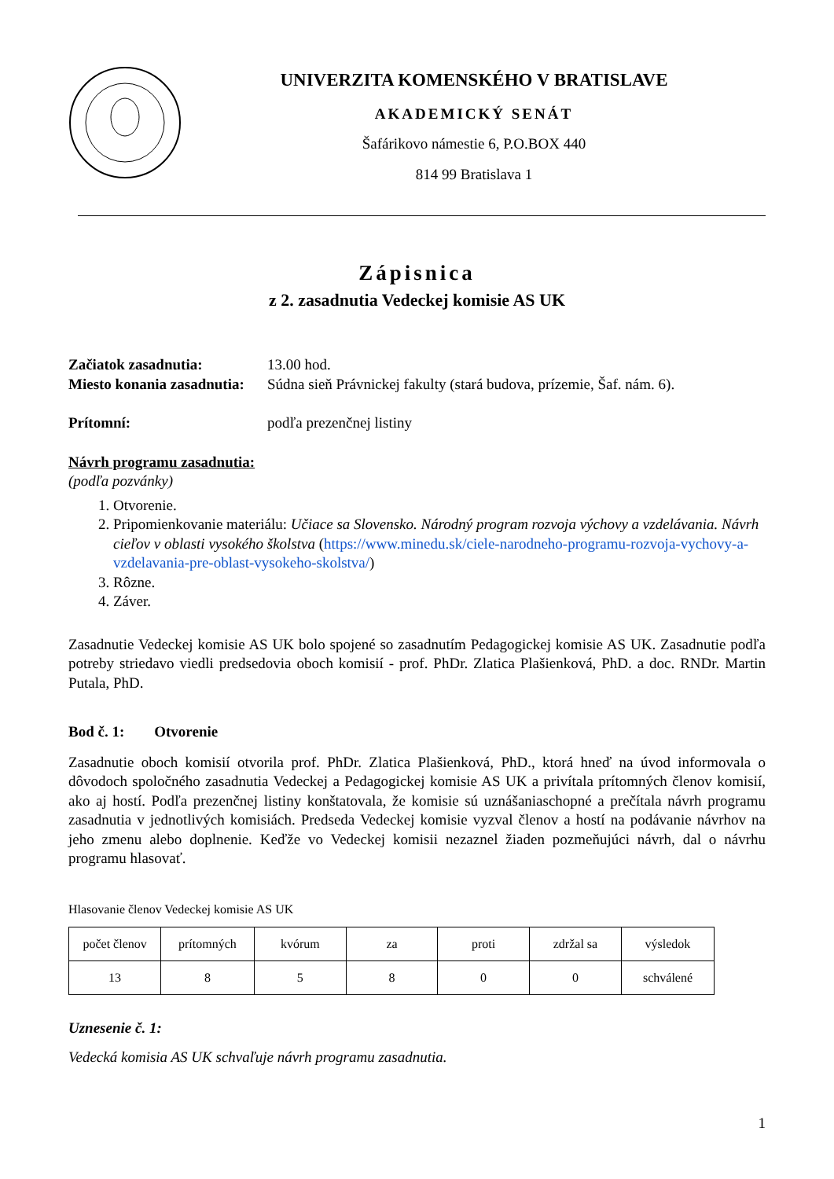UNIVERZITA KOMENSKÉHO V BRATISLAVE
AKADEMICKÝ SENÁT
Šafárikovo námestie 6, P.O.BOX 440
814 99 Bratislava 1
Zápisnica
z 2. zasadnutia Vedeckej komisie AS UK
Začiatok zasadnutia: 13.00 hod.
Miesto konania zasadnutia: Súdna sieň Právnickej fakulty (stará budova, prízemie, Šaf. nám. 6).
Prítomní: podľa prezenčnej listiny
Návrh programu zasadnutia:
(podľa pozvánky)
1. Otvorenie.
2. Pripomienkovanie materiálu: Učiace sa Slovensko. Národný program rozvoja výchovy a vzdelávania. Návrh cieľov v oblasti vysokého školstva (https://www.minedu.sk/ciele-narodneho-programu-rozvoja-vychovy-a-vzdelavania-pre-oblast-vysokeho-skolstva/)
3. Rôzne.
4. Záver.
Zasadnutie Vedeckej komisie AS UK bolo spojené so zasadnutím Pedagogickej komisie AS UK. Zasadnutie podľa potreby striedavo viedli predsedovia oboch komisií - prof. PhDr. Zlatica Plašienková, PhD. a doc. RNDr. Martin Putala, PhD.
Bod č. 1: Otvorenie
Zasadnutie oboch komisií otvorila prof. PhDr. Zlatica Plašienková, PhD., ktorá hneď na úvod informovala o dôvodoch spoločného zasadnutia Vedeckej a Pedagogickej komisie AS UK a privítala prítomných členov komisií, ako aj hostí. Podľa prezenčnej listiny konštatovala, že komisie sú uznášaniaschopné a prečítala návrh programu zasadnutia v jednotlivých komisiách. Predseda Vedeckej komisie vyzval členov a hostí na podávanie návrhov na jeho zmenu alebo doplnenie. Keďže vo Vedeckej komisii nezaznel žiaden pozmeňujúci návrh, dal o návrhu programu hlasovať.
Hlasovanie členov Vedeckej komisie AS UK
| počet členov | prítomných | kvórum | za | proti | zdržal sa | výsledok |
| 13 | 8 | 5 | 8 | 0 | 0 | schválené |
Uznesenie č. 1:
Vedecká komisia AS UK schvaľuje návrh programu zasadnutia.
1